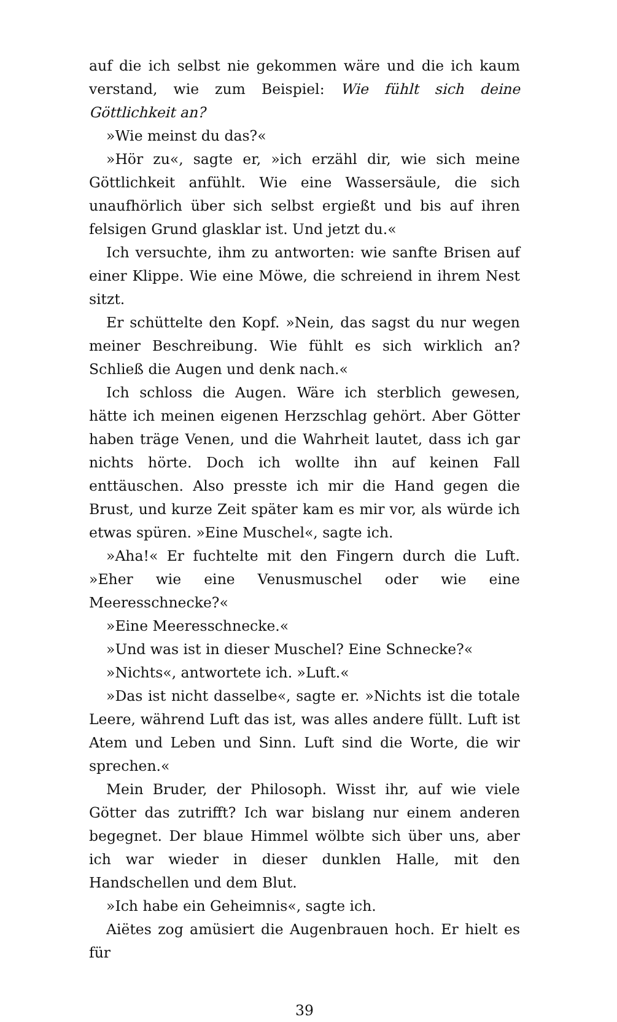auf die ich selbst nie gekommen wäre und die ich kaum verstand, wie zum Beispiel: Wie fühlt sich deine Göttlichkeit an?
»Wie meinst du das?«
»Hör zu«, sagte er, »ich erzähl dir, wie sich meine Göttlichkeit anfühlt. Wie eine Wassersäule, die sich unaufhörlich über sich selbst ergießt und bis auf ihren felsigen Grund glasklar ist. Und jetzt du.«
Ich versuchte, ihm zu antworten: wie sanfte Brisen auf einer Klippe. Wie eine Möwe, die schreiend in ihrem Nest sitzt.
Er schüttelte den Kopf. »Nein, das sagst du nur wegen meiner Beschreibung. Wie fühlt es sich wirklich an? Schließ die Augen und denk nach.«
Ich schloss die Augen. Wäre ich sterblich gewesen, hätte ich meinen eigenen Herzschlag gehört. Aber Götter haben träge Venen, und die Wahrheit lautet, dass ich gar nichts hörte. Doch ich wollte ihn auf keinen Fall enttäuschen. Also presste ich mir die Hand gegen die Brust, und kurze Zeit später kam es mir vor, als würde ich etwas spüren. »Eine Muschel«, sagte ich.
»Aha!« Er fuchtelte mit den Fingern durch die Luft. »Eher wie eine Venusmuschel oder wie eine Meeresschnecke?«
»Eine Meeresschnecke.«
»Und was ist in dieser Muschel? Eine Schnecke?«
»Nichts«, antwortete ich. »Luft.«
»Das ist nicht dasselbe«, sagte er. »Nichts ist die totale Leere, während Luft das ist, was alles andere füllt. Luft ist Atem und Leben und Sinn. Luft sind die Worte, die wir sprechen.«
Mein Bruder, der Philosoph. Wisst ihr, auf wie viele Götter das zutrifft? Ich war bislang nur einem anderen begegnet. Der blaue Himmel wölbte sich über uns, aber ich war wieder in dieser dunklen Halle, mit den Handschellen und dem Blut.
»Ich habe ein Geheimnis«, sagte ich.
Aiëtes zog amüsiert die Augenbrauen hoch. Er hielt es für
39